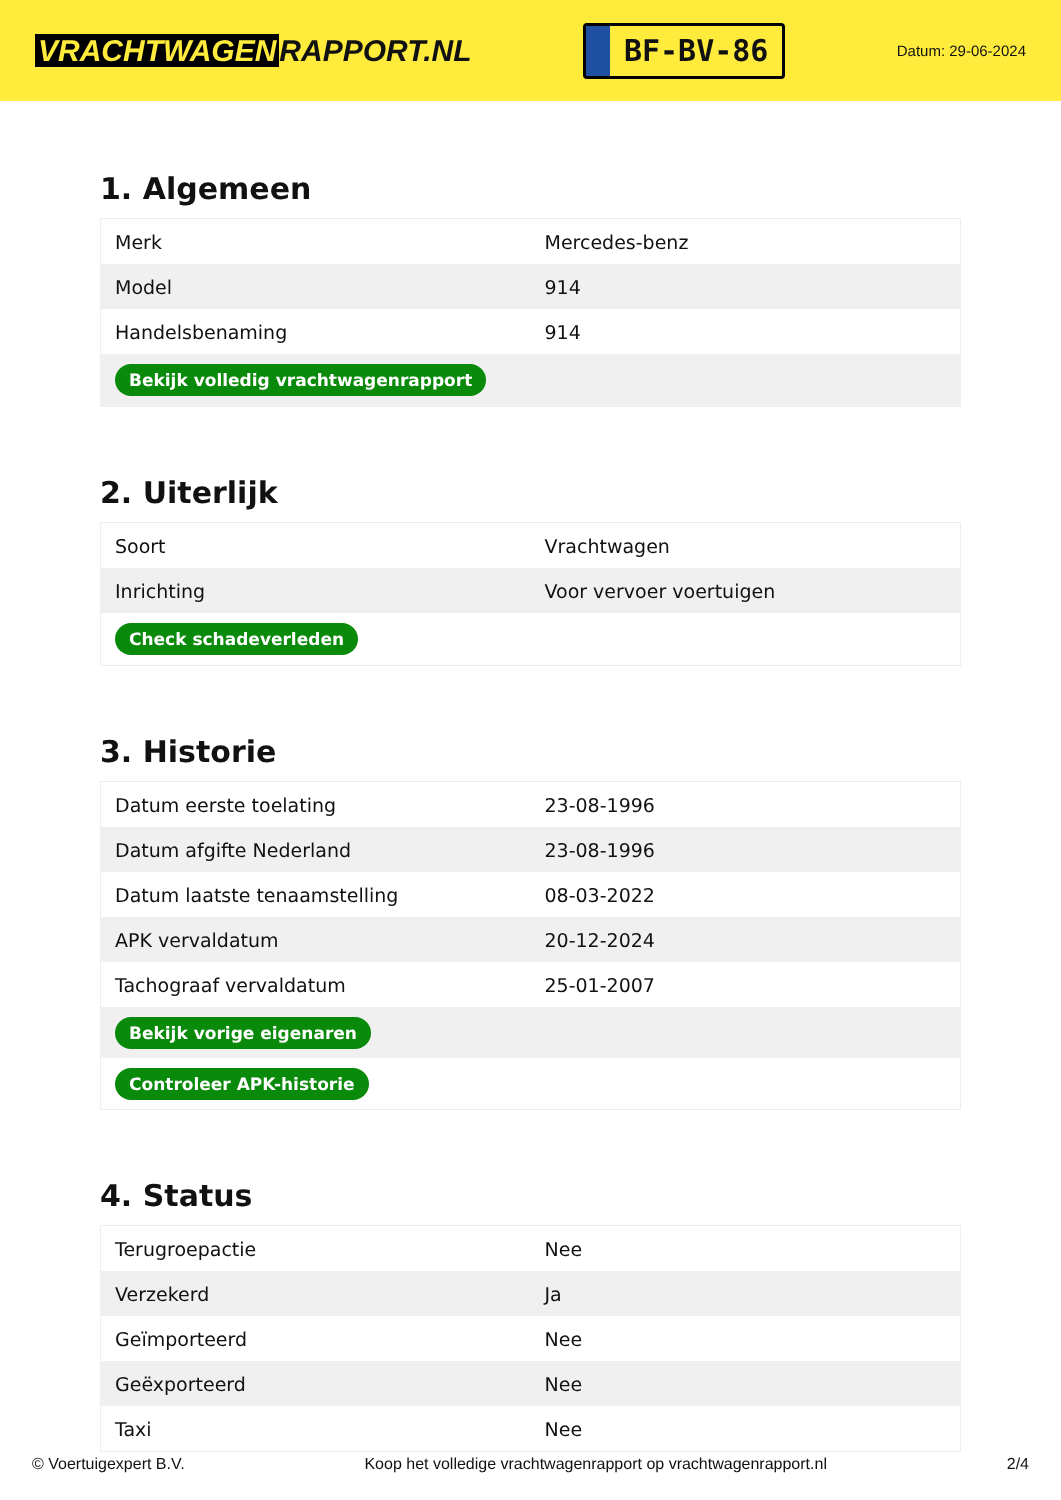VRACHTWAGEN RAPPORT.NL
BF-BV-86
Datum: 29-06-2024
1. Algemeen
| Merk | Mercedes-benz |
| Model | 914 |
| Handelsbenaming | 914 |
| Bekijk volledig vrachtwagenrapport | |
2. Uiterlijk
| Soort | Vrachtwagen |
| Inrichting | Voor vervoer voertuigen |
| Check schadeverleden | |
3. Historie
| Datum eerste toelating | 23-08-1996 |
| Datum afgifte Nederland | 23-08-1996 |
| Datum laatste tenaamstelling | 08-03-2022 |
| APK vervaldatum | 20-12-2024 |
| Tachograaf vervaldatum | 25-01-2007 |
| Bekijk vorige eigenaren | |
| Controleer APK-historie | |
4. Status
| Terugroepactie | Nee |
| Verzekerd | Ja |
| Geïmporteerd | Nee |
| Geëxporteerd | Nee |
| Taxi | Nee |
© Voertuigexpert B.V. Koop het volledige vrachtwagenrapport op vrachtwagenrapport.nl 2/4